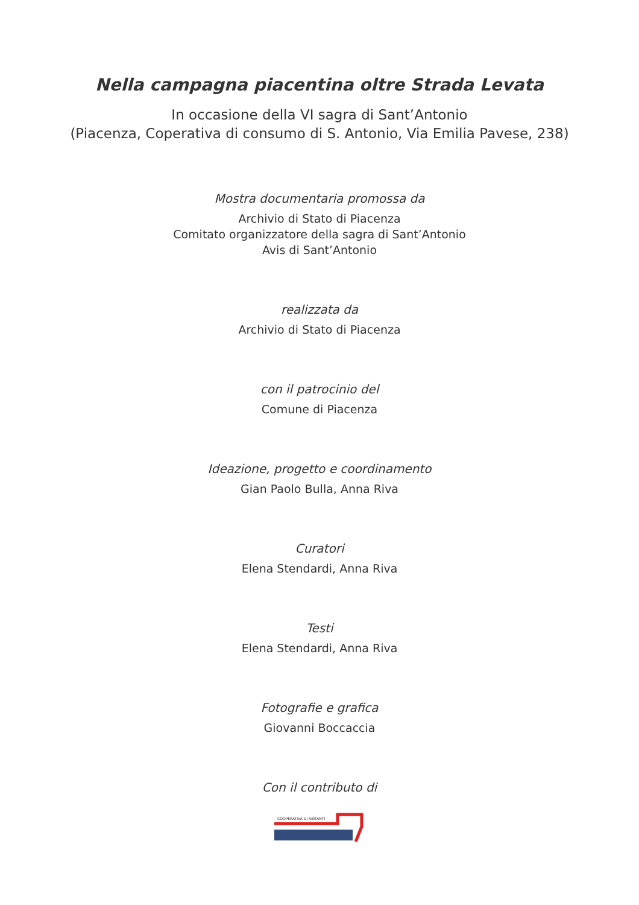Nella campagna piacentina oltre Strada Levata
In occasione della VI sagra di Sant’Antonio
(Piacenza, Coperativa di consumo di S. Antonio, Via Emilia Pavese, 238)
Mostra documentaria promossa da
Archivio di Stato di Piacenza
Comitato organizzatore della sagra di Sant’Antonio
Avis di Sant’Antonio
realizzata da
Archivio di Stato di Piacenza
con il patrocinio del
Comune di Piacenza
Ideazione, progetto e coordinamento
Gian Paolo Bulla, Anna Riva
Curatori
Elena Stendardi, Anna Riva
Testi
Elena Stendardi, Anna Riva
Fotografie e grafica
Giovanni Boccaccia
Con il contributo di
COOPERATIVA DI ABITANTI